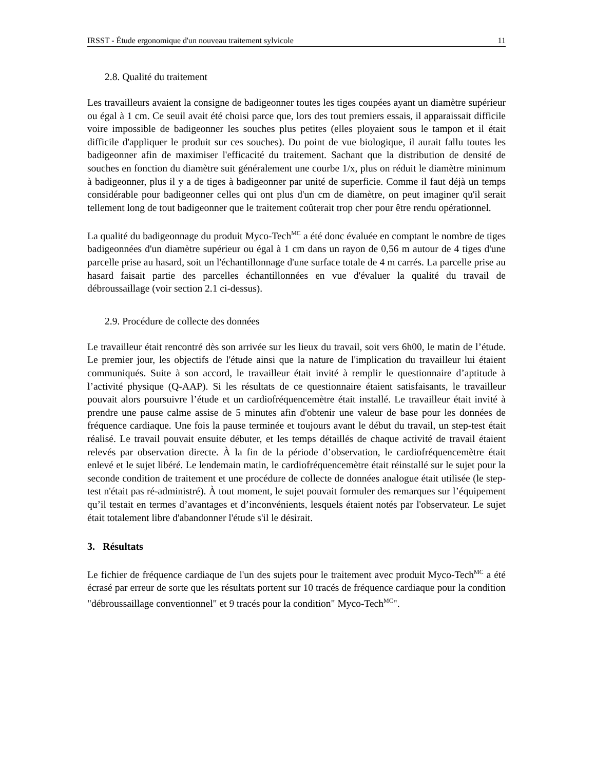IRSST - Étude ergonomique d'un nouveau traitement sylvicole 11
2.8. Qualité du traitement
Les travailleurs avaient la consigne de badigeonner toutes les tiges coupées ayant un diamètre supérieur ou égal à 1 cm. Ce seuil avait été choisi parce que, lors des tout premiers essais, il apparaissait difficile voire impossible de badigeonner les souches plus petites (elles ployaient sous le tampon et il était difficile d'appliquer le produit sur ces souches). Du point de vue biologique, il aurait fallu toutes les badigeonner afin de maximiser l'efficacité du traitement. Sachant que la distribution de densité de souches en fonction du diamètre suit généralement une courbe 1/x, plus on réduit le diamètre minimum à badigeonner, plus il y a de tiges à badigeonner par unité de superficie. Comme il faut déjà un temps considérable pour badigeonner celles qui ont plus d'un cm de diamètre, on peut imaginer qu'il serait tellement long de tout badigeonner que le traitement coûterait trop cher pour être rendu opérationnel.
La qualité du badigeonnage du produit Myco-Tech<sup>MC</sup> a été donc évaluée en comptant le nombre de tiges badigeonnées d'un diamètre supérieur ou égal à 1 cm dans un rayon de 0,56 m autour de 4 tiges d'une parcelle prise au hasard, soit un l'échantillonnage d'une surface totale de 4 m carrés. La parcelle prise au hasard faisait partie des parcelles échantillonnées en vue d'évaluer la qualité du travail de débroussaillage (voir section 2.1 ci-dessus).
2.9. Procédure de collecte des données
Le travailleur était rencontré dès son arrivée sur les lieux du travail, soit vers 6h00, le matin de l’étude. Le premier jour, les objectifs de l'étude ainsi que la nature de l'implication du travailleur lui étaient communiqués. Suite à son accord, le travailleur était invité à remplir le questionnaire d’aptitude à l’activité physique (Q-AAP). Si les résultats de ce questionnaire étaient satisfaisants, le travailleur pouvait alors poursuivre l’étude et un cardiofréquencemètre était installé. Le travailleur était invité à prendre une pause calme assise de 5 minutes afin d'obtenir une valeur de base pour les données de fréquence cardiaque. Une fois la pause terminée et toujours avant le début du travail, un step-test était réalisé. Le travail pouvait ensuite débuter, et les temps détaillés de chaque activité de travail étaient relevés par observation directe. À la fin de la période d’observation, le cardiofréquencemètre était enlevé et le sujet libéré. Le lendemain matin, le cardiofréquencemètre était réinstallé sur le sujet pour la seconde condition de traitement et une procédure de collecte de données analogue était utilisée (le step-test n'était pas ré-administré). À tout moment, le sujet pouvait formuler des remarques sur l’équipement qu’il testait en termes d’avantages et d’inconvénients, lesquels étaient notés par l'observateur. Le sujet était totalement libre d'abandonner l'étude s'il le désirait.
3. Résultats
Le fichier de fréquence cardiaque de l'un des sujets pour le traitement avec produit Myco-Tech<sup>MC</sup> a été écrasé par erreur de sorte que les résultats portent sur 10 tracés de fréquence cardiaque pour la condition "débroussaillage conventionnel" et 9 tracés pour la condition" Myco-Tech<sup>MC</sup>".